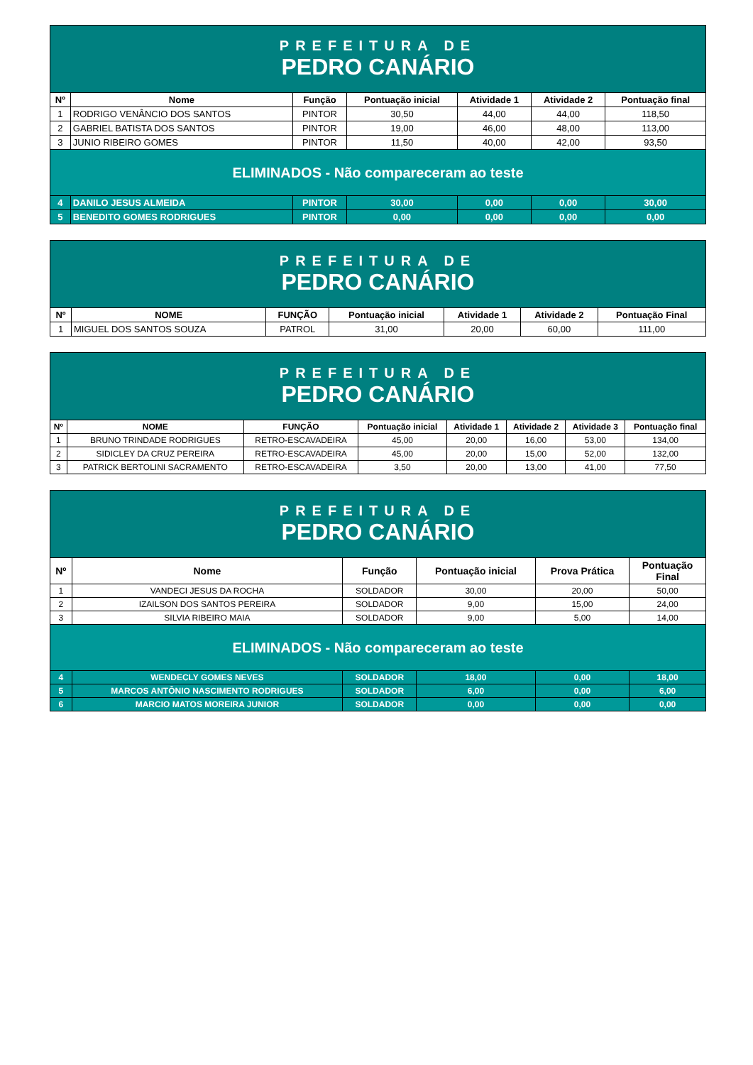| PREFEITURA DE PEDRO CANÁRIO | | | | | | |
| Nº | Nome | Função | Pontuação inicial | Atividade 1 | Atividade 2 | Pontuação final |
| 1 | RODRIGO VENÂNCIO DOS SANTOS | PINTOR | 30,50 | 44,00 | 44,00 | 118,50 |
| 2 | GABRIEL BATISTA DOS SANTOS | PINTOR | 19,00 | 46,00 | 48,00 | 113,00 |
| 3 | JUNIO RIBEIRO GOMES | PINTOR | 11,50 | 40,00 | 42,00 | 93,50 |
| ELIMINADOS - Não compareceram ao teste | | | | | | |
| 4 | DANILO JESUS ALMEIDA | PINTOR | 30,00 | 0,00 | 0,00 | 30,00 |
| 5 | BENEDITO GOMES RODRIGUES | PINTOR | 0,00 | 0,00 | 0,00 | 0,00 |
| PREFEITURA DE PEDRO CANÁRIO | | | | | | |
| Nº | NOME | FUNÇÃO | Pontuação inicial | Atividade 1 | Atividade 2 | Pontuação Final |
| 1 | MIGUEL DOS SANTOS SOUZA | PATROL | 31,00 | 20,00 | 60,00 | 111,00 |
| PREFEITURA DE PEDRO CANÁRIO | | | | | | | |
| Nº | NOME | FUNÇÃO | Pontuação inicial | Atividade 1 | Atividade 2 | Atividade 3 | Pontuação final |
| 1 | BRUNO TRINDADE RODRIGUES | RETRO-ESCAVADEIRA | 45,00 | 20,00 | 16,00 | 53,00 | 134,00 |
| 2 | SIDICLEY DA CRUZ PEREIRA | RETRO-ESCAVADEIRA | 45,00 | 20,00 | 15,00 | 52,00 | 132,00 |
| 3 | PATRICK BERTOLINI SACRAMENTO | RETRO-ESCAVADEIRA | 3,50 | 20,00 | 13,00 | 41,00 | 77,50 |
| PREFEITURA DE PEDRO CANÁRIO | | | | | |
| Nº | Nome | Função | Pontuação inicial | Prova Prática | Pontuação Final |
| 1 | VANDECI JESUS DA ROCHA | SOLDADOR | 30,00 | 20,00 | 50,00 |
| 2 | IZAILSON DOS SANTOS PEREIRA | SOLDADOR | 9,00 | 15,00 | 24,00 |
| 3 | SILVIA RIBEIRO MAIA | SOLDADOR | 9,00 | 5,00 | 14,00 |
| ELIMINADOS - Não compareceram ao teste | | | | | |
| 4 | WENDECLY GOMES NEVES | SOLDADOR | 18,00 | 0,00 | 18,00 |
| 5 | MARCOS ANTÔNIO NASCIMENTO RODRIGUES | SOLDADOR | 6,00 | 0,00 | 6,00 |
| 6 | MARCIO MATOS MOREIRA JUNIOR | SOLDADOR | 0,00 | 0,00 | 0,00 |